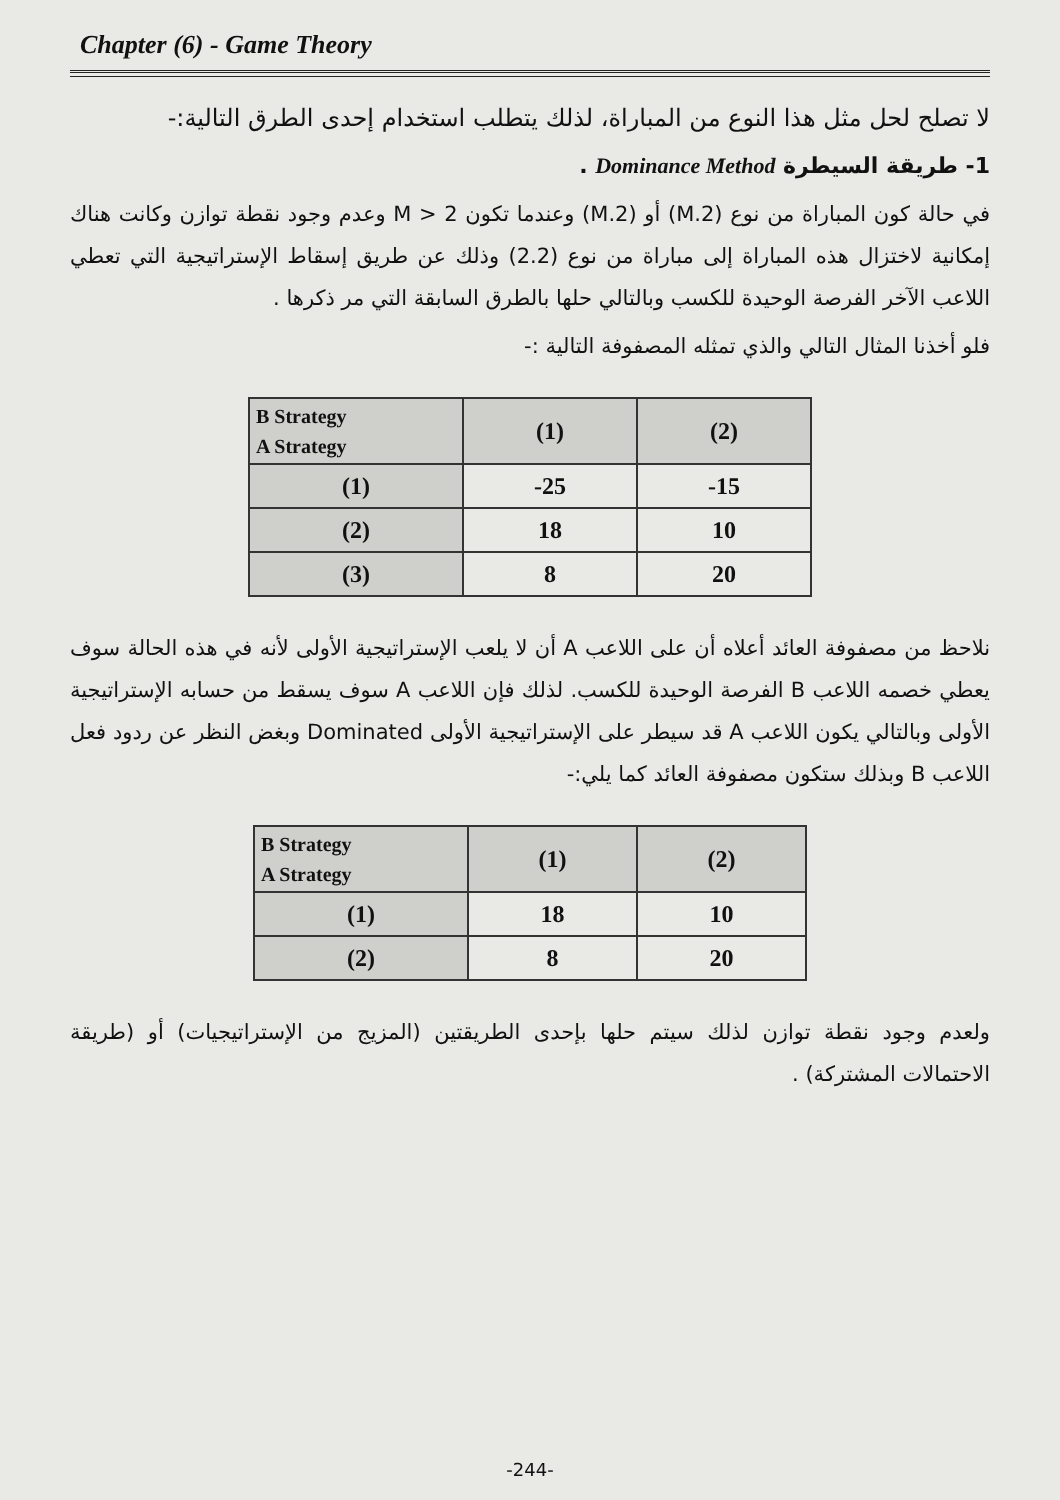Chapter (6) - Game Theory
لا تصلح لحل مثل هذا النوع من المباراة، لذلك يتطلب استخدام إحدى الطرق التالية:-
1- طريقة السيطرة Dominance Method .
في حالة كون المباراة من نوع (M.2) أو (2.M) وعندما تكون M > 2 وعدم وجود نقطة توازن وكانت هناك إمكانية لاختزال هذه المباراة إلى مباراة من نوع (2.2) وذلك عن طريق إسقاط الإستراتيجية التي تعطي اللاعب الآخر الفرصة الوحيدة للكسب وبالتالي حلها بالطرق السابقة التي مر ذكرها .
فلو أخذنا المثال التالي والذي تمثله المصفوفة التالية :-
| B Strategy A Strategy | (1) | (2) |
| --- | --- | --- |
| (1) | -25 | -15 |
| (2) | 18 | 10 |
| (3) | 8 | 20 |
نلاحظ من مصفوفة العائد أعلاه أن على اللاعب A أن لا يلعب الإستراتيجية الأولى لأنه في هذه الحالة سوف يعطي خصمه اللاعب B الفرصة الوحيدة للكسب. لذلك فإن اللاعب A سوف يسقط من حسابه الإستراتيجية الأولى وبالتالي يكون اللاعب A قد سيطر على الإستراتيجية الأولى Dominated وبغض النظر عن ردود فعل اللاعب B وبذلك ستكون مصفوفة العائد كما يلي:-
| B Strategy A Strategy | (1) | (2) |
| --- | --- | --- |
| (1) | 18 | 10 |
| (2) | 8 | 20 |
ولعدم وجود نقطة توازن لذلك سيتم حلها بإحدى الطريقتين (المزيج من الإستراتيجيات) أو (طريقة الاحتمالات المشتركة) .
-244-